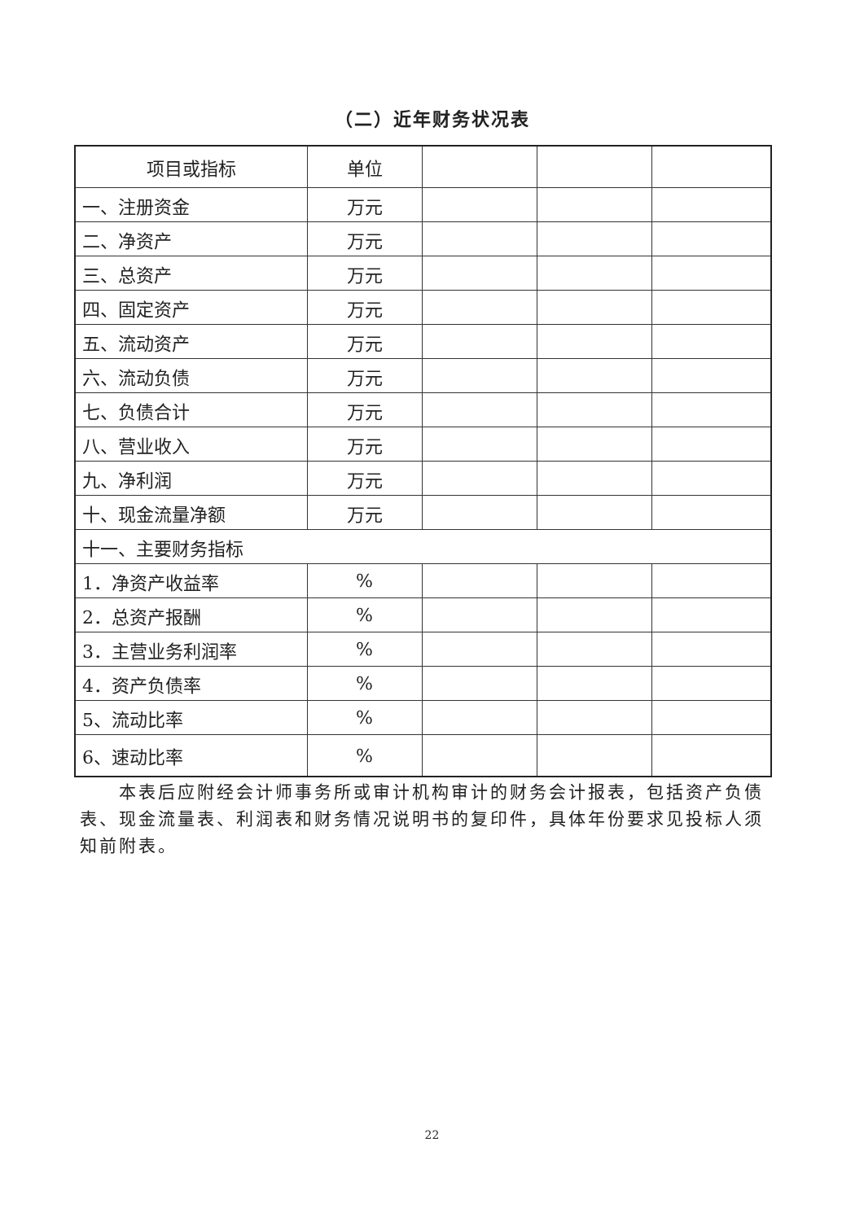（二）近年财务状况表
| 项目或指标 | 单位 | | | |
| 一、注册资金 | 万元 | | | |
| 二、净资产 | 万元 | | | |
| 三、总资产 | 万元 | | | |
| 四、固定资产 | 万元 | | | |
| 五、流动资产 | 万元 | | | |
| 六、流动负债 | 万元 | | | |
| 七、负债合计 | 万元 | | | |
| 八、营业收入 | 万元 | | | |
| 九、净利润 | 万元 | | | |
| 十、现金流量净额 | 万元 | | | |
| 十一、主要财务指标 | | | | |
| 1．净资产收益率 | % | | | |
| 2．总资产报酬 | % | | | |
| 3．主营业务利润率 | % | | | |
| 4．资产负债率 | % | | | |
| 5、流动比率 | % | | | |
| 6、速动比率 | % | | | |
本表后应附经会计师事务所或审计机构审计的财务会计报表，包括资产负债表、现金流量表、利润表和财务情况说明书的复印件，具体年份要求见投标人须知前附表。
22